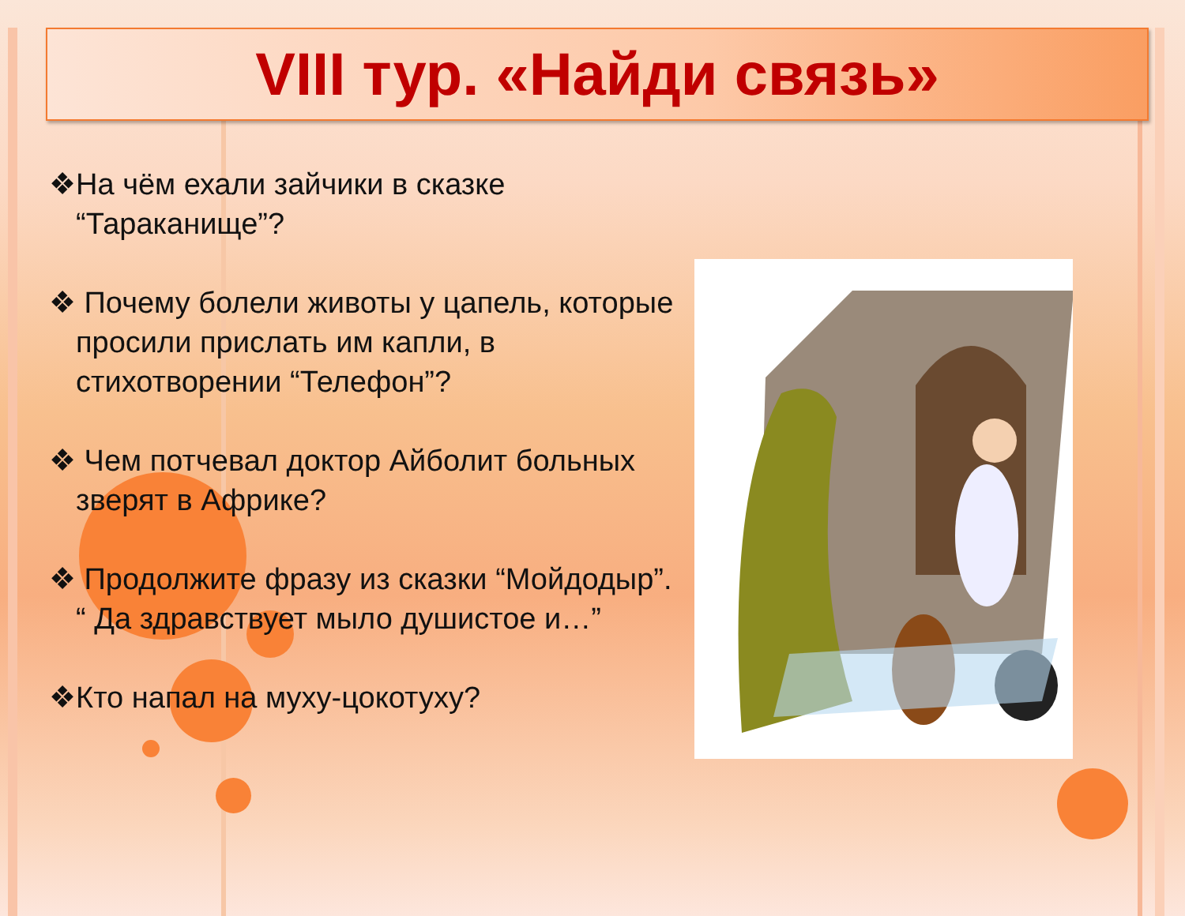VIII тур. «Найди связь»
❖На чём ехали зайчики в сказке “Тараканище”?
❖ Почему болели животы у цапель, которые просили прислать им капли, в стихотворении “Телефон”?
❖ Чем потчевал доктор Айболит больных зверят в Африке?
❖ Продолжите фразу из сказки “Мойдодыр”. “ Да здравствует мыло душистое и…”
❖Кто напал на муху-цокотуху?